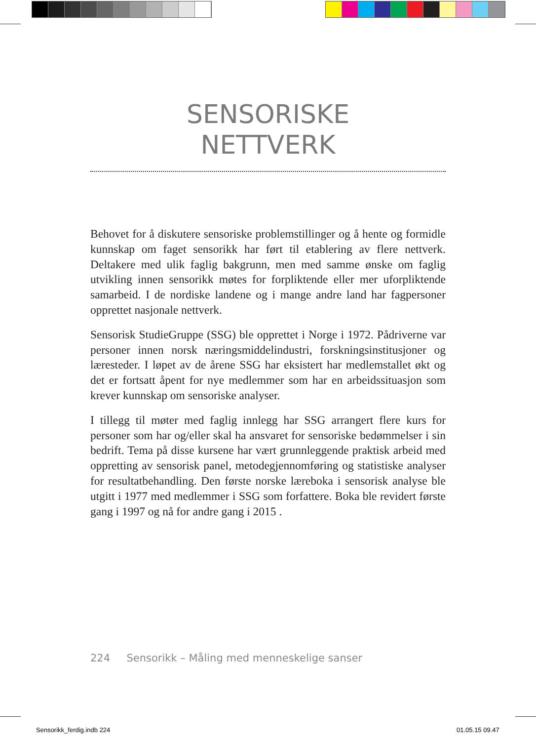SENSORISKE
NETTVERK
Behovet for å diskutere sensoriske problemstillinger og å hente og formidle kunnskap om faget sensorikk har ført til etablering av flere nettverk. Deltakere med ulik faglig bakgrunn, men med samme ønske om faglig utvikling innen sensorikk møtes for forpliktende eller mer uforpliktende samarbeid. I de nordiske landene og i mange andre land har fagpersoner opprettet nasjonale nettverk.
Sensorisk StudieGruppe (SSG) ble opprettet i Norge i 1972. Pådriv­erne var personer innen norsk næringsmiddelindustri, forsknings­institusjoner og læresteder. I løpet av de årene SSG har eksistert har medlemstallet økt og det er fortsatt åpent for nye medlemmer som har en arbeidssituasjon som krever kunnskap om sensoriske analyser.
I tillegg til møter med faglig innlegg har SSG arrangert flere kurs for personer som har og/eller skal ha ansvaret for sensoriske bedømmelser i sin bedrift. Tema på disse kursene har vært grunnleggende praktisk arbeid med oppretting av sensorisk panel, metodegjennomføring og statistiske analyser for resultatbehandling. Den første norske læreboka i sensorisk analyse ble utgitt i 1977 med medlemmer i SSG som forfat­tere. Boka ble revidert første gang i 1997 og nå for andre gang i 2015 .
224 Sensorikk – Måling med menneskelige sanser
Sensorikk_ferdig.indb 224 01.05.15 09.47